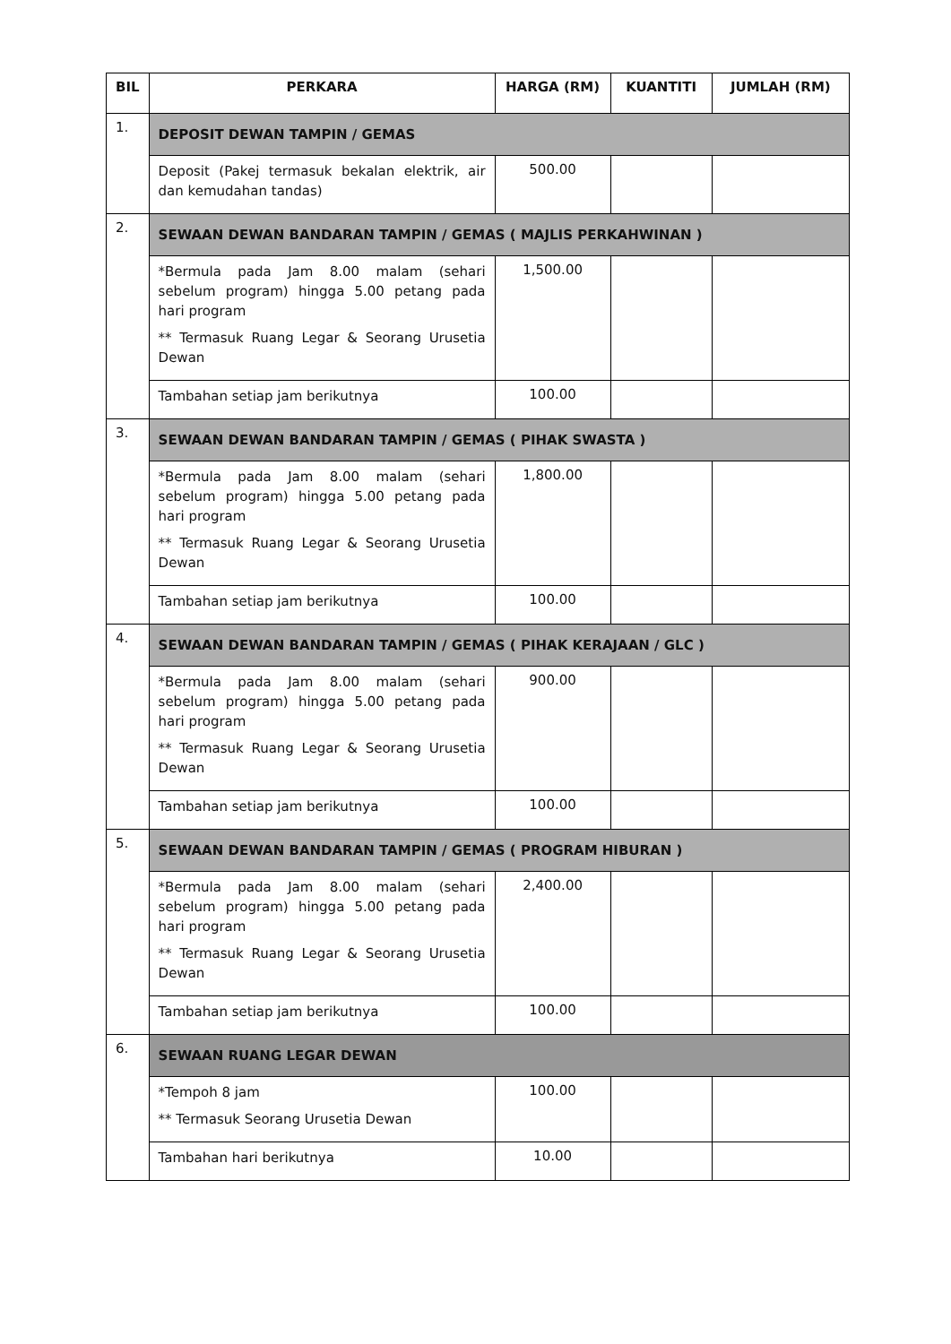| BIL | PERKARA | HARGA (RM) | KUANTITI | JUMLAH (RM) |
| --- | --- | --- | --- | --- |
| 1. | DEPOSIT DEWAN TAMPIN / GEMAS | | | |
| | Deposit (Pakej termasuk bekalan elektrik, air dan kemudahan tandas) | 500.00 | | |
| 2. | SEWAAN DEWAN BANDARAN TAMPIN / GEMAS ( MAJLIS PERKAHWINAN ) | | | |
| | *Bermula pada Jam 8.00 malam (sehari sebelum program) hingga 5.00 petang pada hari program ** Termasuk Ruang Legar & Seorang Urusetia Dewan | 1,500.00 | | |
| | Tambahan setiap jam berikutnya | 100.00 | | |
| 3. | SEWAAN DEWAN BANDARAN TAMPIN / GEMAS ( PIHAK SWASTA ) | | | |
| | *Bermula pada Jam 8.00 malam (sehari sebelum program) hingga 5.00 petang pada hari program ** Termasuk Ruang Legar & Seorang Urusetia Dewan | 1,800.00 | | |
| | Tambahan setiap jam berikutnya | 100.00 | | |
| 4. | SEWAAN DEWAN BANDARAN TAMPIN / GEMAS ( PIHAK KERAJAAN / GLC ) | | | |
| | *Bermula pada Jam 8.00 malam (sehari sebelum program) hingga 5.00 petang pada hari program ** Termasuk Ruang Legar & Seorang Urusetia Dewan | 900.00 | | |
| | Tambahan setiap jam berikutnya | 100.00 | | |
| 5. | SEWAAN DEWAN BANDARAN TAMPIN / GEMAS ( PROGRAM HIBURAN ) | | | |
| | *Bermula pada Jam 8.00 malam (sehari sebelum program) hingga 5.00 petang pada hari program ** Termasuk Ruang Legar & Seorang Urusetia Dewan | 2,400.00 | | |
| | Tambahan setiap jam berikutnya | 100.00 | | |
| 6. | SEWAAN RUANG LEGAR DEWAN | | | |
| | *Tempoh 8 jam ** Termasuk Seorang Urusetia Dewan | 100.00 | | |
| | Tambahan hari berikutnya | 10.00 | | |